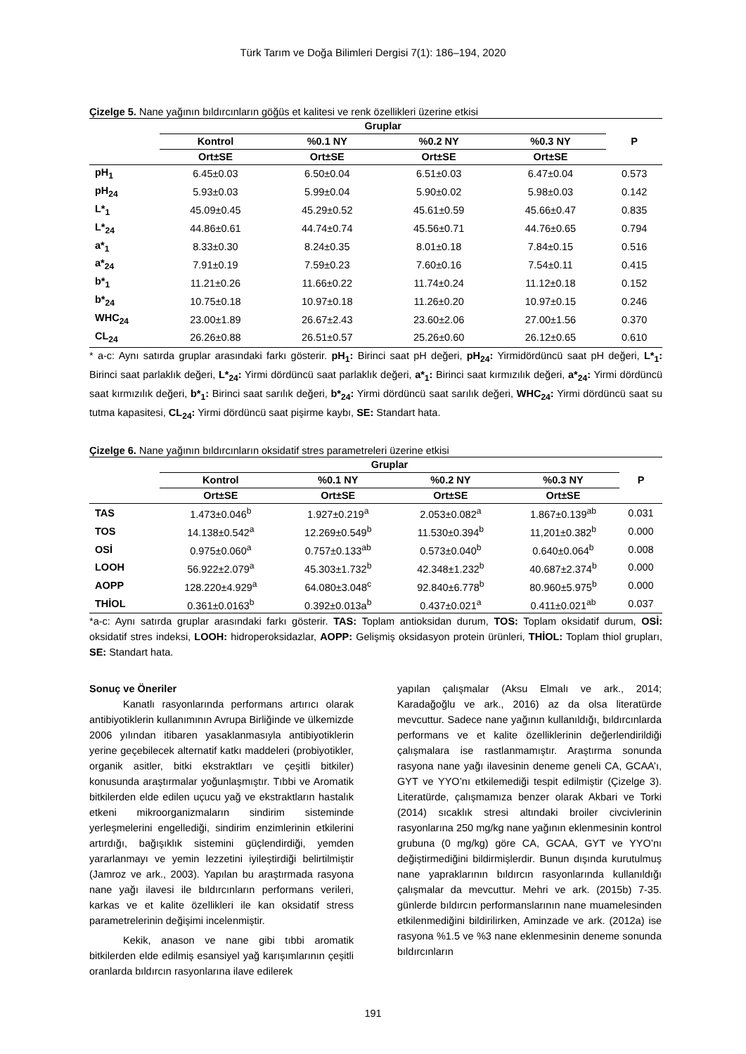Türk Tarım ve Doğa Bilimleri Dergisi 7(1): 186–194, 2020
Çizelge 5. Nane yağının bıldırcınların göğüs et kalitesi ve renk özellikleri üzerine etkisi
| | Gruplar | | | | P |
| --- | --- | --- | --- | --- | --- |
| | Kontrol | %0.1 NY | %0.2 NY | %0.3 NY | |
| | Ort±SE | Ort±SE | Ort±SE | Ort±SE | |
| pH<sub>1</sub> | 6.45±0.03 | 6.50±0.04 | 6.51±0.03 | 6.47±0.04 | 0.573 |
| pH<sub>24</sub> | 5.93±0.03 | 5.99±0.04 | 5.90±0.02 | 5.98±0.03 | 0.142 |
| L*<sub>1</sub> | 45.09±0.45 | 45.29±0.52 | 45.61±0.59 | 45.66±0.47 | 0.835 |
| L*<sub>24</sub> | 44.86±0.61 | 44.74±0.74 | 45.56±0.71 | 44.76±0.65 | 0.794 |
| a*<sub>1</sub> | 8.33±0.30 | 8.24±0.35 | 8.01±0.18 | 7.84±0.15 | 0.516 |
| a*<sub>24</sub> | 7.91±0.19 | 7.59±0.23 | 7.60±0.16 | 7.54±0.11 | 0.415 |
| b*<sub>1</sub> | 11.21±0.26 | 11.66±0.22 | 11.74±0.24 | 11.12±0.18 | 0.152 |
| b*<sub>24</sub> | 10.75±0.18 | 10.97±0.18 | 11.26±0.20 | 10.97±0.15 | 0.246 |
| WHC<sub>24</sub> | 23.00±1.89 | 26.67±2.43 | 23.60±2.06 | 27.00±1.56 | 0.370 |
| CL<sub>24</sub> | 26.26±0.88 | 26.51±0.57 | 25.26±0.60 | 26.12±0.65 | 0.610 |
* a-c: Aynı satırda gruplar arasındaki farkı gösterir. pH<sub>1</sub>: Birinci saat pH değeri, pH<sub>24</sub>: Yirmidördüncü saat pH değeri, L*<sub>1</sub>: Birinci saat parlaklık değeri, L*<sub>24</sub>: Yirmi dördüncü saat parlaklık değeri, a*<sub>1</sub>: Birinci saat kırmızılık değeri, a*<sub>24</sub>: Yirmi dördüncü saat kırmızılık değeri, b*<sub>1</sub>: Birinci saat sarılık değeri, b*<sub>24</sub>: Yirmi dördüncü saat sarılık değeri, WHC<sub>24</sub>: Yirmi dördüncü saat su tutma kapasitesi, CL<sub>24</sub>: Yirmi dördüncü saat pişirme kaybı, SE: Standart hata.
Çizelge 6. Nane yağının bıldırcınların oksidatif stres parametreleri üzerine etkisi
| | Gruplar | | | | P |
| --- | --- | --- | --- | --- | --- |
| | Kontrol | %0.1 NY | %0.2 NY | %0.3 NY | |
| | Ort±SE | Ort±SE | Ort±SE | Ort±SE | |
| TAS | 1.473±0.046<sup>b</sup> | 1.927±0.219<sup>a</sup> | 2.053±0.082<sup>a</sup> | 1.867±0.139<sup>ab</sup> | 0.031 |
| TOS | 14.138±0.542<sup>a</sup> | 12.269±0.549<sup>b</sup> | 11.530±0.394<sup>b</sup> | 11,201±0.382<sup>b</sup> | 0.000 |
| OSİ | 0.975±0.060<sup>a</sup> | 0.757±0.133<sup>ab</sup> | 0.573±0.040<sup>b</sup> | 0.640±0.064<sup>b</sup> | 0.008 |
| LOOH | 56.922±2.079<sup>a</sup> | 45.303±1.732<sup>b</sup> | 42.348±1.232<sup>b</sup> | 40.687±2.374<sup>b</sup> | 0.000 |
| AOPP | 128.220±4.929<sup>a</sup> | 64.080±3.048<sup>c</sup> | 92.840±6.778<sup>b</sup> | 80.960±5.975<sup>b</sup> | 0.000 |
| THİOL | 0.361±0.0163<sup>b</sup> | 0.392±0.013a<sup>b</sup> | 0.437±0.021<sup>a</sup> | 0.411±0.021<sup>ab</sup> | 0.037 |
*a-c: Aynı satırda gruplar arasındaki farkı gösterir. TAS: Toplam antioksidan durum, TOS: Toplam oksidatif durum, OSİ: oksidatif stres indeksi, LOOH: hidroperoksidazlar, AOPP: Gelişmiş oksidasyon protein ürünleri, THİOL: Toplam thiol grupları, SE: Standart hata.
Sonuç ve Öneriler
Kanatlı rasyonlarında performans artırıcı olarak antibiyotiklerin kullanımının Avrupa Birliğinde ve ülkemizde 2006 yılından itibaren yasaklanmasıyla antibiyotiklerin yerine geçebilecek alternatif katkı maddeleri (probiyotikler, organik asitler, bitki ekstraktları ve çeşitli bitkiler) konusunda araştırmalar yoğunlaşmıştır. Tıbbi ve Aromatik bitkilerden elde edilen uçucu yağ ve ekstraktların hastalık etkeni mikroorganizmaların sindirim sisteminde yerleşmelerini engellediği, sindirim enzimlerinin etkilerini artırdığı, bağışıklık sistemini güçlendirdiği, yemden yararlanmayı ve yemin lezzetini iyileştirdiği belirtilmiştir (Jamroz ve ark., 2003). Yapılan bu araştırmada rasyona nane yağı ilavesi ile bıldırcınların performans verileri, karkas ve et kalite özellikleri ile kan oksidatif stress parametrelerinin değişimi incelenmiştir.
Kekik, anason ve nane gibi tıbbi aromatik bitkilerden elde edilmiş esansiyel yağ karışımlarının çeşitli oranlarda bıldırcın rasyonlarına ilave edilerek
yapılan çalışmalar (Aksu Elmalı ve ark., 2014; Karadağoğlu ve ark., 2016) az da olsa literatürde mevcuttur. Sadece nane yağının kullanıldığı, bıldırcınlarda performans ve et kalite özelliklerinin değerlendirildiği çalışmalara ise rastlanmamıştır. Araştırma sonunda rasyona nane yağı ilavesinin deneme geneli CA, GCAA’ı, GYT ve YYO’nı etkilemediği tespit edilmiştir (Çizelge 3). Literatürde, çalışmamıza benzer olarak Akbari ve Torki (2014) sıcaklık stresi altındaki broiler civcivlerinin rasyonlarına 250 mg/kg nane yağının eklenmesinin kontrol grubuna (0 mg/kg) göre CA, GCAA, GYT ve YYO’nı değiştirmediğini bildirmişlerdir. Bunun dışında kurutulmuş nane yapraklarının bıldırcın rasyonlarında kullanıldığı çalışmalar da mevcuttur. Mehri ve ark. (2015b) 7-35. günlerde bıldırcın performanslarının nane muamelesinden etkilenmediğini bildirilirken, Aminzade ve ark. (2012a) ise rasyona %1.5 ve %3 nane eklenmesinin deneme sonunda bıldırcınların
191